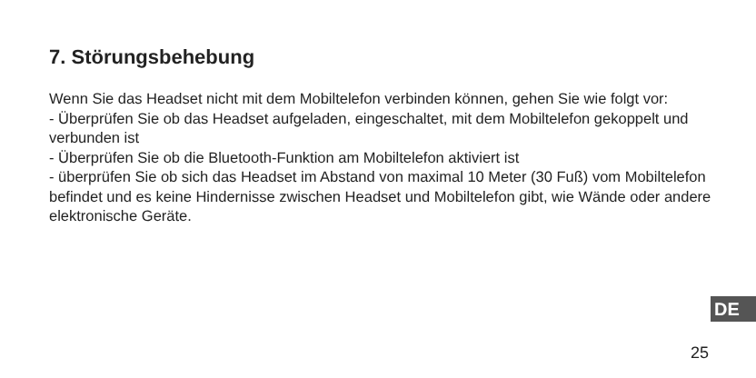7. Störungsbehebung
Wenn Sie das Headset nicht mit dem Mobiltelefon verbinden können, gehen Sie wie folgt vor:
- Überprüfen Sie ob das Headset aufgeladen, eingeschaltet, mit dem Mobiltelefon gekoppelt und verbunden ist
- Überprüfen Sie ob die Bluetooth-Funktion am Mobiltelefon aktiviert ist
- überprüfen Sie ob sich das Headset im Abstand von maximal 10 Meter (30 Fuß) vom Mobiltelefon befindet und es keine Hindernisse zwischen Headset und Mobiltelefon gibt, wie Wände oder andere elektronische Geräte.
DE
25